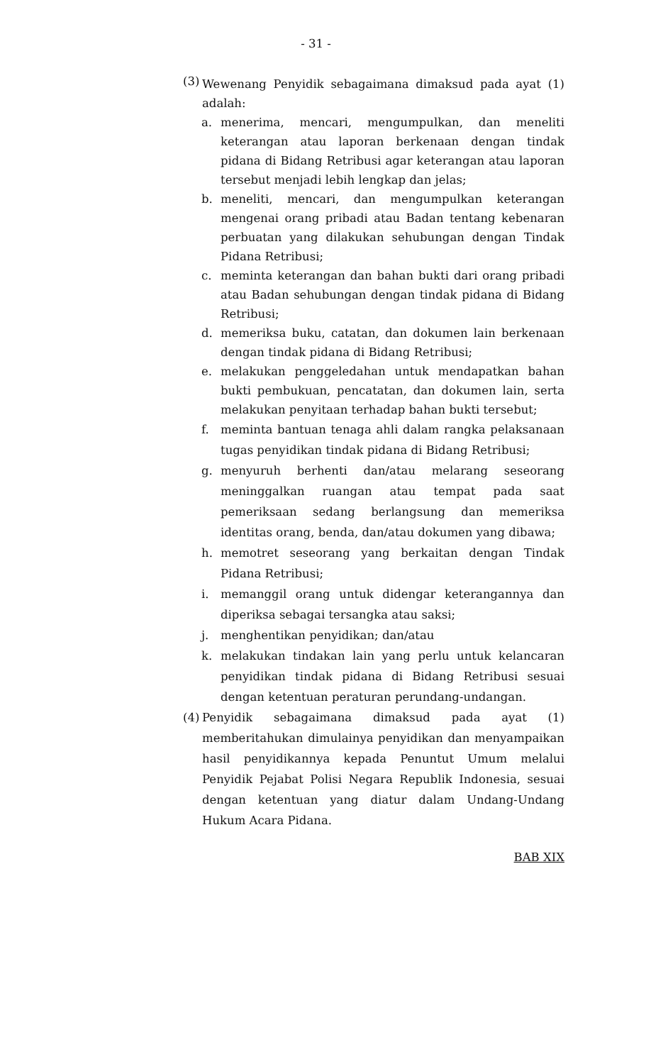- 31 -
(3)
Wewenang Penyidik sebagaimana dimaksud pada ayat (1) adalah:
a. menerima, mencari, mengumpulkan, dan meneliti keterangan atau laporan berkenaan dengan tindak pidana di Bidang Retribusi agar keterangan atau laporan tersebut menjadi lebih lengkap dan jelas;
b. meneliti, mencari, dan mengumpulkan keterangan mengenai orang pribadi atau Badan tentang kebenaran perbuatan yang dilakukan sehubungan dengan Tindak Pidana Retribusi;
c. meminta keterangan dan bahan bukti dari orang pribadi atau Badan sehubungan dengan tindak pidana di Bidang Retribusi;
d. memeriksa buku, catatan, dan dokumen lain berkenaan dengan tindak pidana di Bidang Retribusi;
e. melakukan penggeledahan untuk mendapatkan bahan bukti pembukuan, pencatatan, dan dokumen lain, serta melakukan penyitaan terhadap bahan bukti tersebut;
f. meminta bantuan tenaga ahli dalam rangka pelaksanaan tugas penyidikan tindak pidana di Bidang Retribusi;
g. menyuruh berhenti dan/atau melarang seseorang meninggalkan ruangan atau tempat pada saat pemeriksaan sedang berlangsung dan memeriksa identitas orang, benda, dan/atau dokumen yang dibawa;
h. memotret seseorang yang berkaitan dengan Tindak Pidana Retribusi;
i. memanggil orang untuk didengar keterangannya dan diperiksa sebagai tersangka atau saksi;
j. menghentikan penyidikan; dan/atau
k. melakukan tindakan lain yang perlu untuk kelancaran penyidikan tindak pidana di Bidang Retribusi sesuai dengan ketentuan peraturan perundang-undangan.
(4)
Penyidik sebagaimana dimaksud pada ayat (1) memberitahukan dimulainya penyidikan dan menyampaikan hasil penyidikannya kepada Penuntut Umum melalui Penyidik Pejabat Polisi Negara Republik Indonesia, sesuai dengan ketentuan yang diatur dalam Undang-Undang Hukum Acara Pidana.
BAB XIX